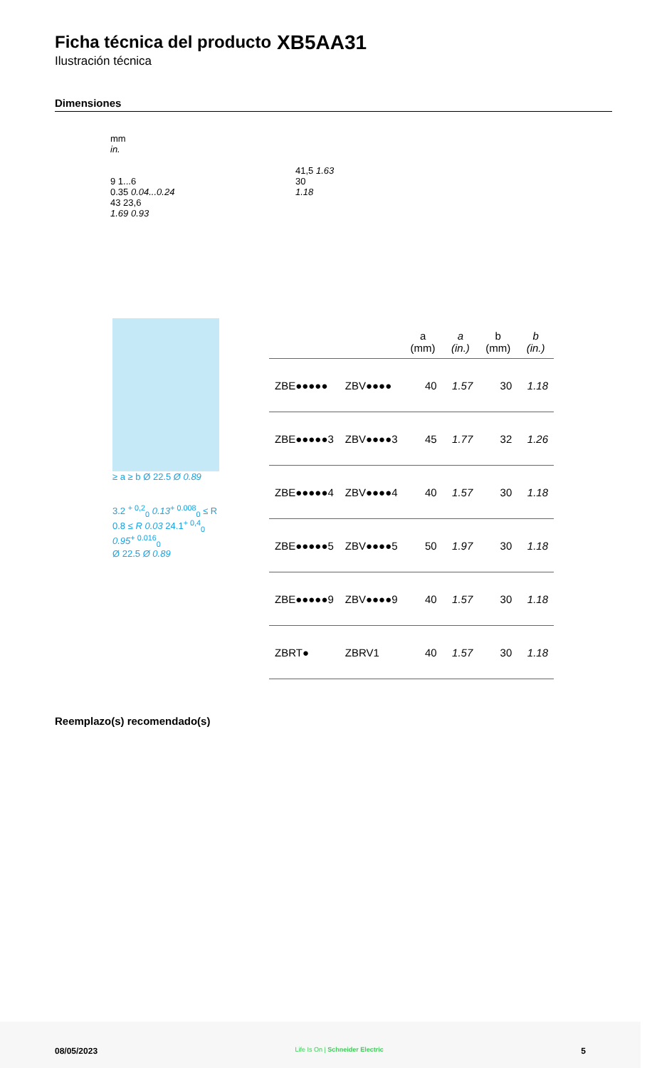Ficha técnica del producto
XB5AA31
Ilustración técnica
Dimensiones
mm
in.
9 1...6
0.35 0.04...0.24
43 23,6
1.69 0.93
41,5 1.63
30
1.18
≥ a ≥ b Ø 22.5 Ø 0.89
3.2 <sup>+ 0,2</sup><sub>0</sub> 0.13<sup>+ 0.008</sup><sub>0</sub> ≤ R 0.8 ≤ R 0.03 24.1<sup>+ 0,4</sup><sub>0</sub> 0.95<sup>+ 0.016</sup><sub>0</sub>
Ø 22.5 Ø 0.89
| | | a (mm) | a (in.) | b (mm) | b (in.) |
| --- | --- | --- | --- | --- | --- |
| ZBE●●●●● | ZBV●●●● | 40 | 1.57 | 30 | 1.18 |
| ZBE●●●●●3 | ZBV●●●●3 | 45 | 1.77 | 32 | 1.26 |
| ZBE●●●●●4 | ZBV●●●●4 | 40 | 1.57 | 30 | 1.18 |
| ZBE●●●●●5 | ZBV●●●●5 | 50 | 1.97 | 30 | 1.18 |
| ZBE●●●●●9 | ZBV●●●●9 | 40 | 1.57 | 30 | 1.18 |
| ZBRT● | ZBRV1 | 40 | 1.57 | 30 | 1.18 |
Reemplazo(s) recomendado(s)
08/05/2023 Life Is On | Schneider Electric 5